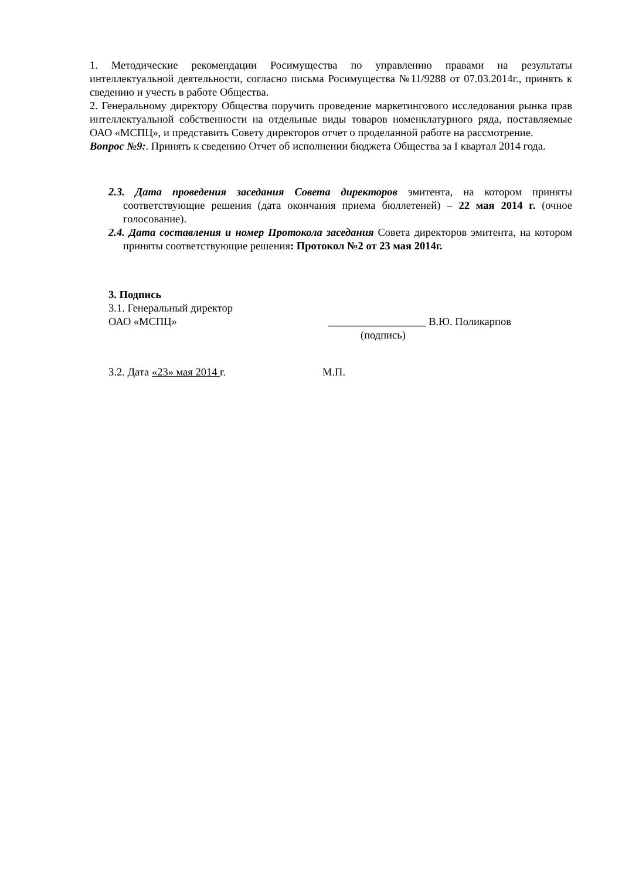1. Методические рекомендации Росимущества по управлению правами на результаты интеллектуальной деятельности, согласно письма Росимущества №11/9288 от 07.03.2014г., принять к сведению и учесть в работе Общества.
2. Генеральному директору Общества поручить проведение маркетингового исследования рынка прав интеллектуальной собственности на отдельные виды товаров номенклатурного ряда, поставляемые ОАО «МСПЦ», и представить Совету директоров отчет о проделанной работе на рассмотрение.
Вопрос №9:. Принять к сведению Отчет об исполнении бюджета Общества за I квартал 2014 года.
2.3. Дата проведения заседания Совета директоров эмитента, на котором приняты соответствующие решения (дата окончания приема бюллетеней) – 22 мая 2014 г. (очное голосование).
2.4. Дата составления и номер Протокола заседания Совета директоров эмитента, на котором приняты соответствующие решения: Протокол №2 от 23 мая 2014г.
3. Подпись
3.1. Генеральный директор
ОАО «МСПЦ» __________________ В.Ю. Поликарпов
(подпись)
3.2. Дата «23» мая 2014 г. М.П.